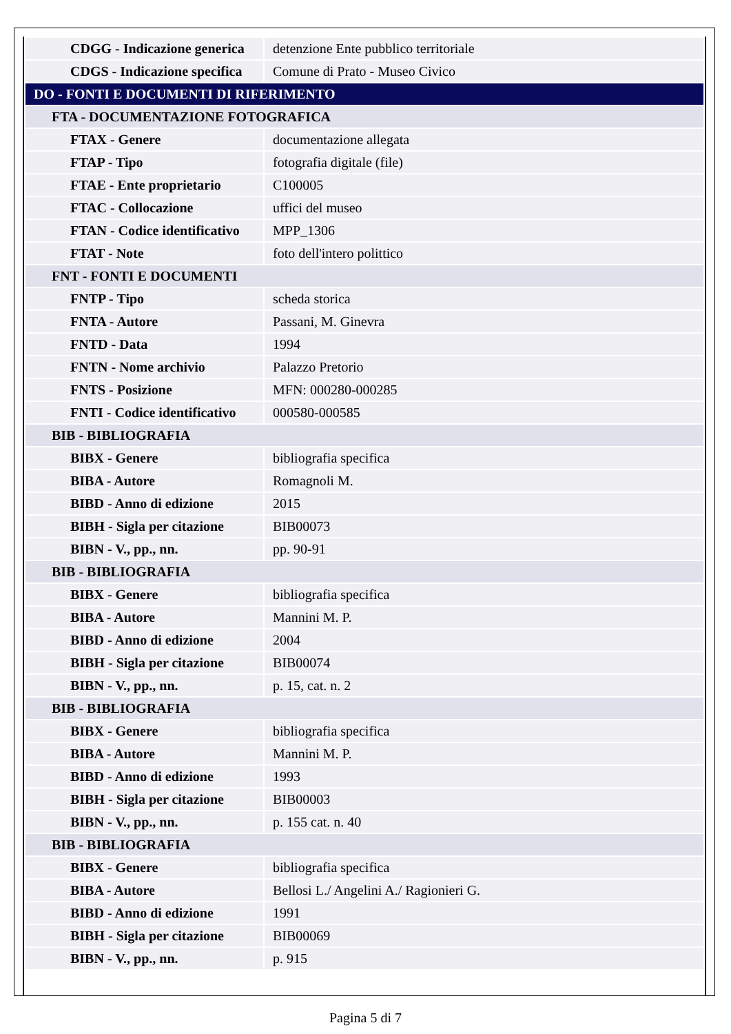| CDGG - Indicazione generica | detenzione Ente pubblico territoriale |
| CDGS - Indicazione specifica | Comune di Prato - Museo Civico |
| DO - FONTI E DOCUMENTI DI RIFERIMENTO | |
| FTA - DOCUMENTAZIONE FOTOGRAFICA | |
| FTAX - Genere | documentazione allegata |
| FTAP - Tipo | fotografia digitale (file) |
| FTAE - Ente proprietario | C100005 |
| FTAC - Collocazione | uffici del museo |
| FTAN - Codice identificativo | MPP_1306 |
| FTAT - Note | foto dell'intero polittico |
| FNT - FONTI E DOCUMENTI | |
| FNTP - Tipo | scheda storica |
| FNTA - Autore | Passani, M. Ginevra |
| FNTD - Data | 1994 |
| FNTN - Nome archivio | Palazzo Pretorio |
| FNTS - Posizione | MFN: 000280-000285 |
| FNTI - Codice identificativo | 000580-000585 |
| BIB - BIBLIOGRAFIA | |
| BIBX - Genere | bibliografia specifica |
| BIBA - Autore | Romagnoli M. |
| BIBD - Anno di edizione | 2015 |
| BIBH - Sigla per citazione | BIB00073 |
| BIBN - V., pp., nn. | pp. 90-91 |
| BIB - BIBLIOGRAFIA | |
| BIBX - Genere | bibliografia specifica |
| BIBA - Autore | Mannini M. P. |
| BIBD - Anno di edizione | 2004 |
| BIBH - Sigla per citazione | BIB00074 |
| BIBN - V., pp., nn. | p. 15, cat. n. 2 |
| BIB - BIBLIOGRAFIA | |
| BIBX - Genere | bibliografia specifica |
| BIBA - Autore | Mannini M. P. |
| BIBD - Anno di edizione | 1993 |
| BIBH - Sigla per citazione | BIB00003 |
| BIBN - V., pp., nn. | p. 155 cat. n. 40 |
| BIB - BIBLIOGRAFIA | |
| BIBX - Genere | bibliografia specifica |
| BIBA - Autore | Bellosi L./ Angelini A./ Ragionieri G. |
| BIBD - Anno di edizione | 1991 |
| BIBH - Sigla per citazione | BIB00069 |
| BIBN - V., pp., nn. | p. 915 |
Pagina 5 di 7